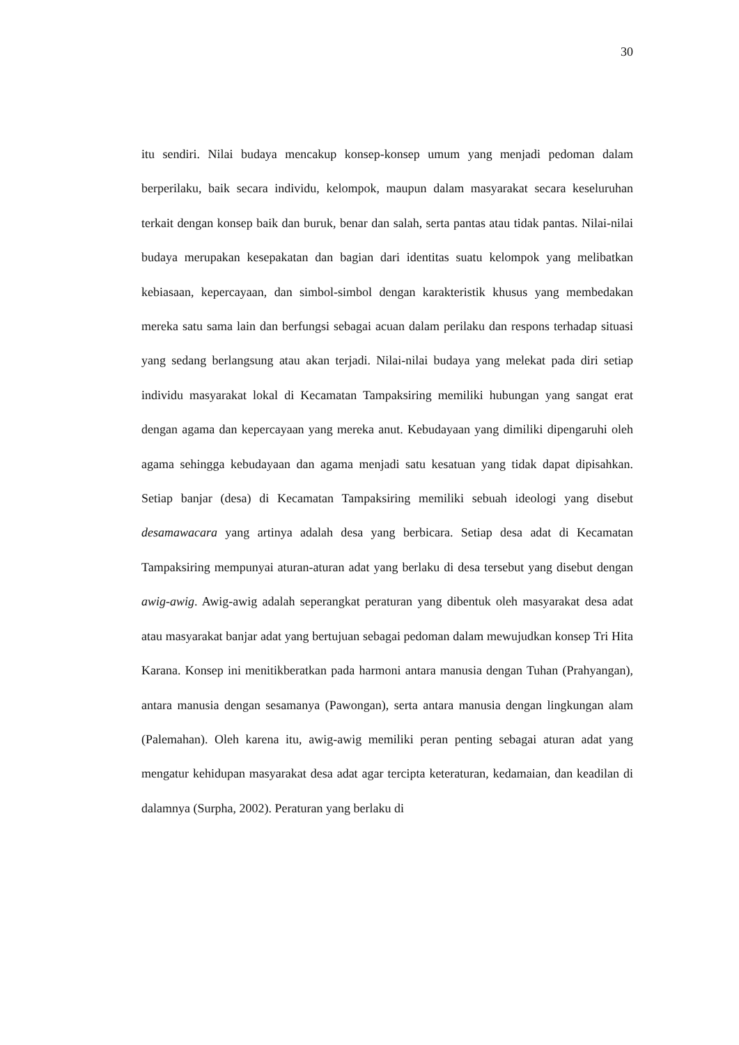30
itu sendiri. Nilai budaya mencakup konsep-konsep umum yang menjadi pedoman dalam berperilaku, baik secara individu, kelompok, maupun dalam masyarakat secara keseluruhan terkait dengan konsep baik dan buruk, benar dan salah, serta pantas atau tidak pantas. Nilai-nilai budaya merupakan kesepakatan dan bagian dari identitas suatu kelompok yang melibatkan kebiasaan, kepercayaan, dan simbol-simbol dengan karakteristik khusus yang membedakan mereka satu sama lain dan berfungsi sebagai acuan dalam perilaku dan respons terhadap situasi yang sedang berlangsung atau akan terjadi. Nilai-nilai budaya yang melekat pada diri setiap individu masyarakat lokal di Kecamatan Tampaksiring memiliki hubungan yang sangat erat dengan agama dan kepercayaan yang mereka anut. Kebudayaan yang dimiliki dipengaruhi oleh agama sehingga kebudayaan dan agama menjadi satu kesatuan yang tidak dapat dipisahkan. Setiap banjar (desa) di Kecamatan Tampaksiring memiliki sebuah ideologi yang disebut desamawacara yang artinya adalah desa yang berbicara. Setiap desa adat di Kecamatan Tampaksiring mempunyai aturan-aturan adat yang berlaku di desa tersebut yang disebut dengan awig-awig. Awig-awig adalah seperangkat peraturan yang dibentuk oleh masyarakat desa adat atau masyarakat banjar adat yang bertujuan sebagai pedoman dalam mewujudkan konsep Tri Hita Karana. Konsep ini menitikberatkan pada harmoni antara manusia dengan Tuhan (Prahyangan), antara manusia dengan sesamanya (Pawongan), serta antara manusia dengan lingkungan alam (Palemahan). Oleh karena itu, awig-awig memiliki peran penting sebagai aturan adat yang mengatur kehidupan masyarakat desa adat agar tercipta keteraturan, kedamaian, dan keadilan di dalamnya (Surpha, 2002). Peraturan yang berlaku di